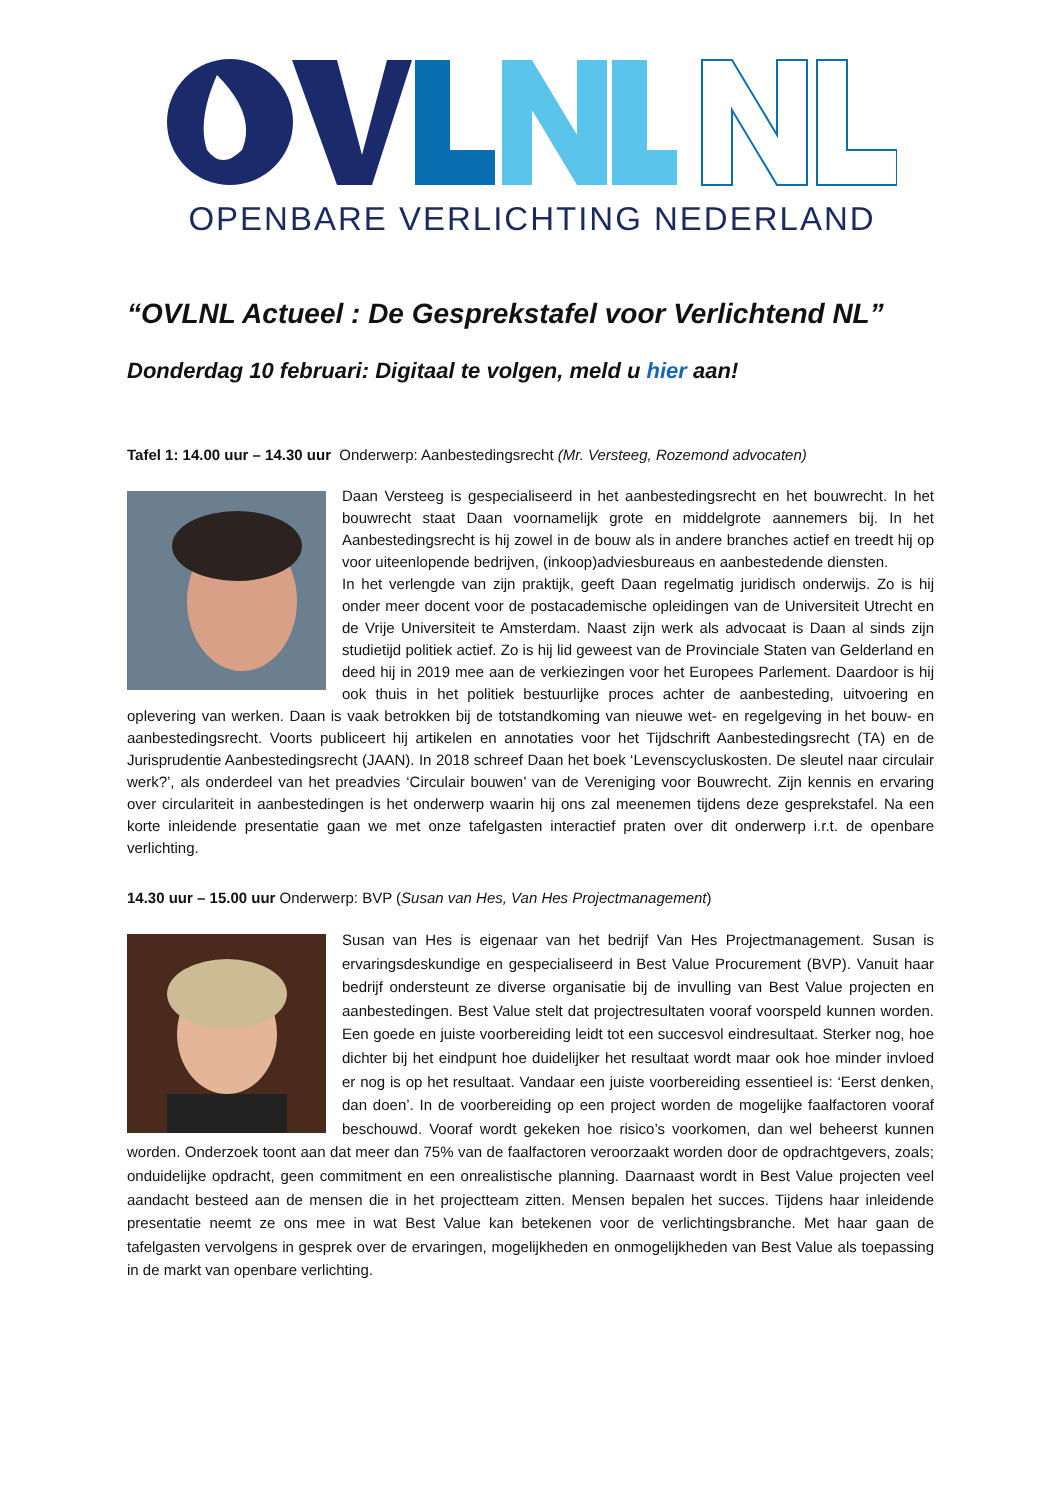OPENBARE VERLICHTING NEDERLAND
“OVLNL Actueel : De Gesprekstafel voor Verlichtend NL”
Donderdag 10 februari: Digitaal te volgen, meld u hier aan!
Tafel 1: 14.00 uur – 14.30 uur Onderwerp: Aanbestedingsrecht (Mr. Versteeg, Rozemond advocaten)
Daan Versteeg is gespecialiseerd in het aanbestedingsrecht en het bouwrecht. In het bouwrecht staat Daan voornamelijk grote en middelgrote aannemers bij. In het Aanbestedingsrecht is hij zowel in de bouw als in andere branches actief en treedt hij op voor uiteenlopende bedrijven, (inkoop)adviesbureaus en aanbestedende diensten.
In het verlengde van zijn praktijk, geeft Daan regelmatig juridisch onderwijs. Zo is hij onder meer docent voor de postacademische opleidingen van de Universiteit Utrecht en de Vrije Universiteit te Amsterdam. Naast zijn werk als advocaat is Daan al sinds zijn studietijd politiek actief. Zo is hij lid geweest van de Provinciale Staten van Gelderland en deed hij in 2019 mee aan de verkiezingen voor het Europees Parlement. Daardoor is hij ook thuis in het politiek bestuurlijke proces achter de aanbesteding, uitvoering en oplevering van werken. Daan is vaak betrokken bij de totstandkoming van nieuwe wet- en regelgeving in het bouw- en aanbestedingsrecht. Voorts publiceert hij artikelen en annotaties voor het Tijdschrift Aanbestedingsrecht (TA) en de Jurisprudentie Aanbestedingsrecht (JAAN). In 2018 schreef Daan het boek ‘Levenscycluskosten. De sleutel naar circulair werk?’, als onderdeel van het preadvies ‘Circulair bouwen’ van de Vereniging voor Bouwrecht. Zijn kennis en ervaring over circulariteit in aanbestedingen is het onderwerp waarin hij ons zal meenemen tijdens deze gesprekstafel. Na een korte inleidende presentatie gaan we met onze tafelgasten interactief praten over dit onderwerp i.r.t. de openbare verlichting.
14.30 uur – 15.00 uur Onderwerp: BVP (Susan van Hes, Van Hes Projectmanagement)
Susan van Hes is eigenaar van het bedrijf Van Hes Projectmanagement. Susan is ervaringsdeskundige en gespecialiseerd in Best Value Procurement (BVP). Vanuit haar bedrijf ondersteunt ze diverse organisatie bij de invulling van Best Value projecten en aanbestedingen. Best Value stelt dat projectresultaten vooraf voorspeld kunnen worden. Een goede en juiste voorbereiding leidt tot een succesvol eindresultaat. Sterker nog, hoe dichter bij het eindpunt hoe duidelijker het resultaat wordt maar ook hoe minder invloed er nog is op het resultaat. Vandaar een juiste voorbereiding essentieel is: ‘Eerst denken, dan doen’. In de voorbereiding op een project worden de mogelijke faalfactoren vooraf beschouwd. Vooraf wordt gekeken hoe risico’s voorkomen, dan wel beheerst kunnen worden. Onderzoek toont aan dat meer dan 75% van de faalfactoren veroorzaakt worden door de opdrachtgevers, zoals; onduidelijke opdracht, geen commitment en een onrealistische planning. Daarnaast wordt in Best Value projecten veel aandacht besteed aan de mensen die in het projectteam zitten. Mensen bepalen het succes. Tijdens haar inleidende presentatie neemt ze ons mee in wat Best Value kan betekenen voor de verlichtingsbranche. Met haar gaan de tafelgasten vervolgens in gesprek over de ervaringen, mogelijkheden en onmogelijkheden van Best Value als toepassing in de markt van openbare verlichting.